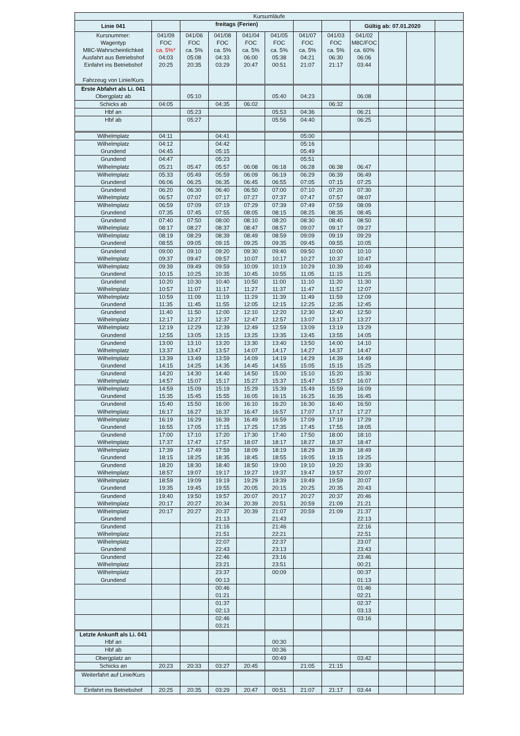| Kursumläufe | | | | | | | | | | | |
| Linie 041 | | freitags (Ferien) | | | | | | Gültig ab: 07.01.2020 | | | |
| Kursnummer: Wagentyp M8C-Wahrscheinlichkeit Ausfahrt aus Betriebshof Einfahrt ins Betriebshof Fahrzeug von Linie/Kurs | 041/09 FOC ca. 5%* 04:03 20:25 | 041/06 FOC ca. 5% 05:08 20:35 | 041/08 FOC ca. 5% 04:33 03:29 | 041/04 FOC ca. 5% 06:00 20:47 | 041/05 FOC ca. 5% 05:38 00:51 | 041/07 FOC ca. 5% 04:21 21:07 | 041/03 FOC ca. 5% 06:30 21:17 | 041/02 M8C/FOC ca. 60% 06:06 03:44 | | | |
| Erste Abfahrt als Li. 041 Obergplatz ab | | 05:10 | | | 05:40 | 04:23 | | 06:08 | | | |
| Schicks ab | 04:05 | | 04:35 | 06:02 | | | 06:32 | | | | |
| Hbf an | | 05:23 | | | 05:53 | 04:36 | | 06:21 | | | |
| Hbf ab | | 05:27 | | | 05:56 | 04:40 | | 06:25 | | | |
| Wilhelmplatz | 04:11 | | 04:41 | | | 05:00 | | | | | |
| Wilhelmplatz Grundend | 04:12 04:45 | | 04:42 05:15 | | | 05:16 05:49 | | | | | |
| Grundend Wilhelmplatz | 04:47 05:21 | 05:47 | 05:23 05:57 | 06:08 | 06:18 | 05:51 06:28 | 06:38 | 06:47 | | | |
| Wilhelmplatz Grundend | 05:33 06:06 | 05:49 06:25 | 05:59 06:35 | 06:09 06:45 | 06:19 06:55 | 06:29 07:05 | 06:39 07:15 | 06:49 07:25 | | | |
| Grundend Wilhelmplatz | 06:20 06:57 | 06:30 07:07 | 06:40 07:17 | 06:50 07:27 | 07:00 07:37 | 07:10 07:47 | 07:20 07:57 | 07:30 08:07 | | | |
| Wilhelmplatz Grundend | 06:59 07:35 | 07:09 07:45 | 07:19 07:55 | 07:29 08:05 | 07:39 08:15 | 07:49 08:25 | 07:59 08:35 | 08:09 08:45 | | | |
| Grundend Wilhelmplatz | 07:40 08:17 | 07:50 08:27 | 08:00 08:37 | 08:10 08:47 | 08:20 08:57 | 08:30 09:07 | 08:40 09:17 | 08:50 09:27 | | | |
| Wilhelmplatz Grundend | 08:19 08:55 | 08:29 09:05 | 08:39 09:15 | 08:49 09:25 | 08:59 09:35 | 09:09 09:45 | 09:19 09:55 | 09:29 10:05 | | | |
| Grundend Wilhelmplatz | 09:00 09:37 | 09:10 09:47 | 09:20 09:57 | 09:30 10:07 | 09:40 10:17 | 09:50 10:27 | 10:00 10:37 | 10:10 10:47 | | | |
| Wilhelmplatz Grundend | 09:39 10:15 | 09:49 10:25 | 09:59 10:35 | 10:09 10:45 | 10:19 10:55 | 10:29 11:05 | 10:39 11:15 | 10:49 11:25 | | | |
| Grundend Wilhelmplatz | 10:20 10:57 | 10:30 11:07 | 10:40 11:17 | 10:50 11:27 | 11:00 11:37 | 11:10 11:47 | 11:20 11:57 | 11:30 12:07 | | | |
| Wilhelmplatz Grundend | 10:59 11:35 | 11:09 11:45 | 11:19 11:55 | 11:29 12:05 | 11:39 12:15 | 11:49 12:25 | 11:59 12:35 | 12:09 12:45 | | | |
| Grundend Wilhelmplatz | 11:40 12:17 | 11:50 12:27 | 12:00 12:37 | 12:10 12:47 | 12:20 12:57 | 12:30 13:07 | 12:40 13:17 | 12:50 13:27 | | | |
| Wilhelmplatz Grundend | 12:19 12:55 | 12:29 13:05 | 12:39 13:15 | 12:49 13:25 | 12:59 13:35 | 13:09 13:45 | 13:19 13:55 | 13:29 14:05 | | | |
| Grundend Wilhelmplatz | 13:00 13:37 | 13:10 13:47 | 13:20 13:57 | 13:30 14:07 | 13:40 14:17 | 13:50 14:27 | 14:00 14:37 | 14:10 14:47 | | | |
| Wilhelmplatz Grundend | 13:39 14:15 | 13:49 14:25 | 13:59 14:35 | 14:09 14:45 | 14:19 14:55 | 14:29 15:05 | 14:39 15:15 | 14:49 15:25 | | | |
| Grundend Wilhelmplatz | 14:20 14:57 | 14:30 15:07 | 14:40 15:17 | 14:50 15:27 | 15:00 15:37 | 15:10 15:47 | 15:20 15:57 | 15:30 16:07 | | | |
| Wilhelmplatz Grundend | 14:59 15:35 | 15:09 15:45 | 15:19 15:55 | 15:29 16:05 | 15:39 16:15 | 15:49 16:25 | 15:59 16:35 | 16:09 16:45 | | | |
| Grundend Wilhelmplatz | 15:40 16:17 | 15:50 16:27 | 16:00 16:37 | 16:10 16:47 | 16:20 16:57 | 16:30 17:07 | 16:40 17:17 | 16:50 17:27 | | | |
| Wilhelmplatz Grundend | 16:19 16:55 | 16:29 17:05 | 16:39 17:15 | 16:49 17:25 | 16:59 17:35 | 17:09 17:45 | 17:19 17:55 | 17:29 18:05 | | | |
| Grundend Wilhelmplatz | 17:00 17:37 | 17:10 17:47 | 17:20 17:57 | 17:30 18:07 | 17:40 18:17 | 17:50 18:27 | 18:00 18:37 | 18:10 18:47 | | | |
| Wilhelmplatz Grundend | 17:39 18:15 | 17:49 18:25 | 17:59 18:35 | 18:09 18:45 | 18:19 18:55 | 18:29 19:05 | 18:39 19:15 | 18:49 19:25 | | | |
| Grundend Wilhelmplatz | 18:20 18:57 | 18:30 19:07 | 18:40 19:17 | 18:50 19:27 | 19:00 19:37 | 19:10 19:47 | 19:20 19:57 | 19:30 20:07 | | | |
| Wilhelmplatz Grundend | 18:59 19:35 | 19:09 19:45 | 19:19 19:55 | 19:29 20:05 | 19:39 20:15 | 19:49 20:25 | 19:59 20:35 | 20:07 20:43 | | | |
| Grundend Wilhelmplatz | 19:40 20:17 | 19:50 20:27 | 19:57 20:34 | 20:07 20:39 | 20:17 20:51 | 20:27 20:59 | 20:37 21:09 | 20:46 21:21 | | | |
| Wilhelmplatz Grundend | 20:17 | 20:27 | 20:37 21:13 | 20:39 | 21:07 21:43 | 20:59 | 21:09 | 21:37 22:13 | | | |
| Grundend Wilhelmplatz | | | 21:16 21:51 | | 21:46 22:21 | | | 22:16 22:51 | | | |
| Wilhelmplatz Grundend | | | 22:07 22:43 | | 22:37 23:13 | | | 23:07 23:43 | | | |
| Grundend Wilhelmplatz | | | 22:46 23:21 | | 23:16 23:51 | | | 23:46 00:21 | | | |
| Wilhelmplatz Grundend | | | 23:37 00:13 | | 00:09 | | | 00:37 01:13 | | | |
| | | | 00:46 01:21 | | | | | 01:46 02:21 | | | |
| | | | 01:37 02:13 | | | | | 02:37 03:13 | | | |
| | | | 02:46 03:21 | | | | | 03:16 | | | |
| Letzte Ankunft als Li. 041 Hbf an | | | | | 00:30 | | | | | | |
| Hbf ab | | | | | 00:36 | | | | | | |
| Obergplatz an | | | | | 00:49 | | | 03:42 | | | |
| Schicks an | 20:23 | 20:33 | 03:27 | 20:45 | | 21:05 | 21:15 | | | | |
| Weiterfahrt auf Linie/Kurs | | | | | | | | | | | |
| Einfahrt ins Betriebshof | 20:25 | 20:35 | 03:29 | 20:47 | 00:51 | 21:07 | 21:17 | 03:44 | | | |